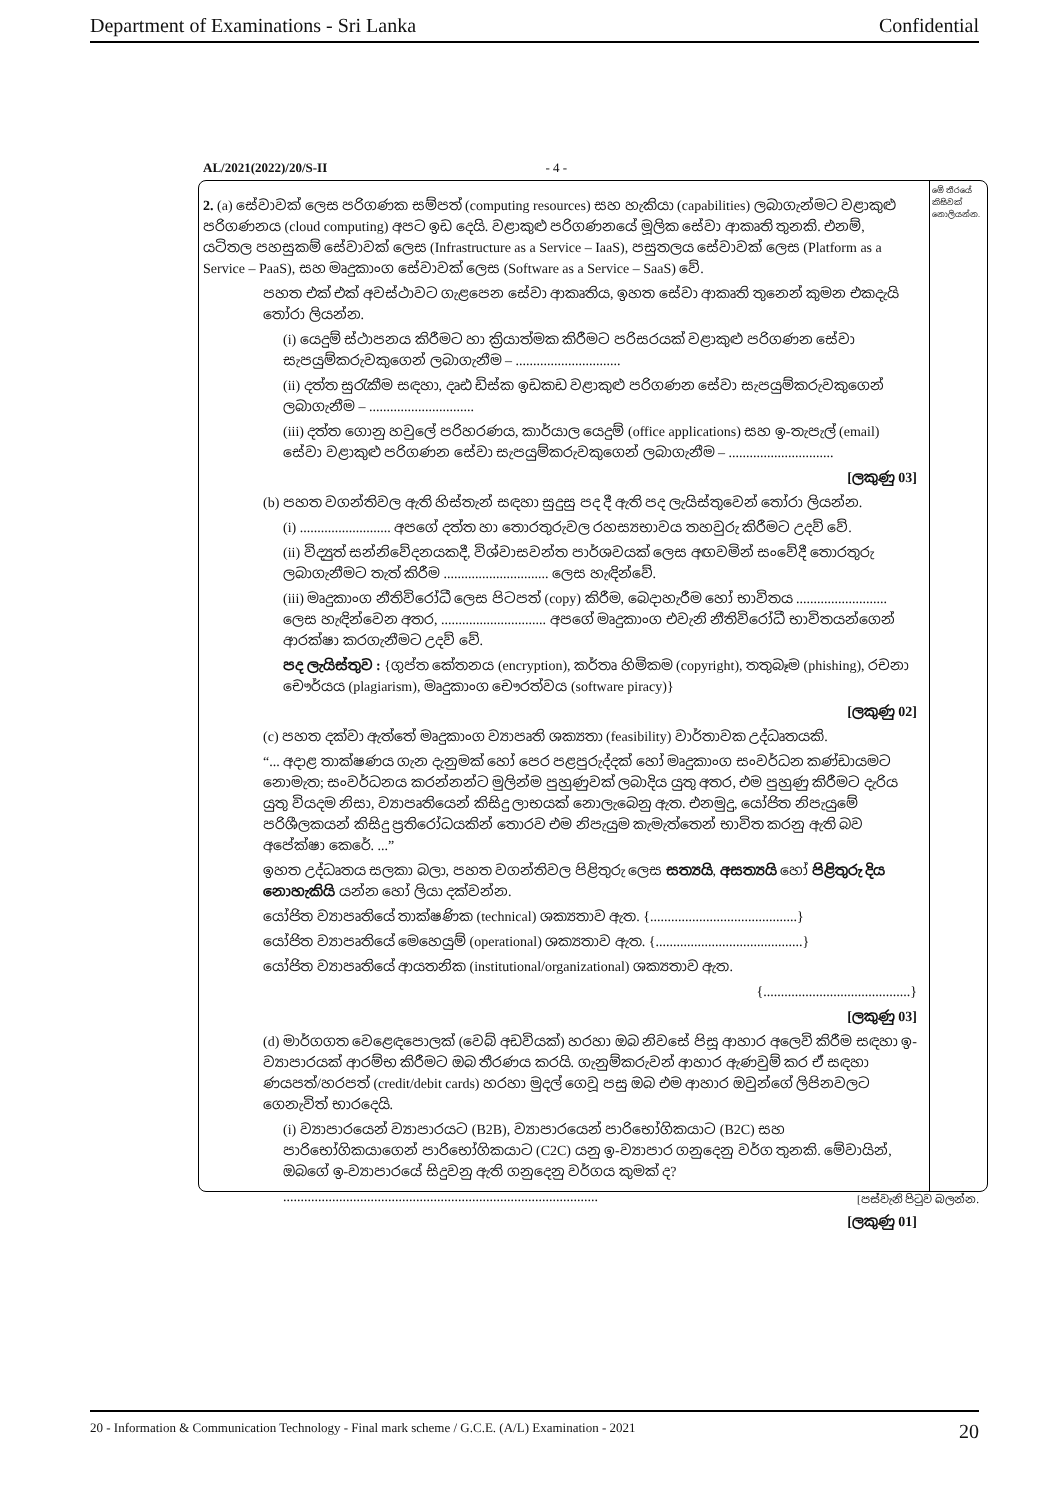Department of Examinations - Sri Lanka Confidential
AL/2021(2022)/20/S-II - 4 -
මේ තීරයේ කිසිවක් නොලියන්න.
2. (a) සේවාවක් ලෙස පරිගණක සම්පත් (computing resources) සහ හැකියා (capabilities) ලබාගැන්මට වළාකුළු පරිගණනය (cloud computing) අපට ඉඩ දෙයි. වළාකුළු පරිගණනයේ මූලික සේවා ආකෘති තුනකි. එනම්, යටිතල පහසුකම් සේවාවක් ලෙස (Infrastructure as a Service – IaaS), පසුතලය සේවාවක් ලෙස (Platform as a Service – PaaS), සහ මෘදුකාංග සේවාවක් ලෙස (Software as a Service – SaaS) වේ.
පහත එක් එක් අවස්ථාවට ගැළපෙන සේවා ආකෘතිය, ඉහත සේවා ආකෘති තුනෙන් කුමන එකදැයි තෝරා ලියන්න.
(i) යෙදුම් ස්ථාපනය කිරීමට හා ක්‍රියාත්මක කිරීමට පරිසරයක් වළාකුළු පරිගණන සේවා සැපයුම්කරුවකුගෙන් ලබාගැනීම – ..............................
(ii) දත්ත සුරැකීම සඳහා, දෘඪ ඩිස්ක ඉඩකඩ වළාකුළු පරිගණන සේවා සැපයුම්කරුවකුගෙන් ලබාගැනීම – ..............................
(iii) දත්ත ගොනු හවුලේ පරිහරණය, කාර්යාල යෙදුම් (office applications) සහ ඉ-තැපැල් (email) සේවා වළාකුළු පරිගණන සේවා සැපයුම්කරුවකුගෙන් ලබාගැනීම – ..............................
[ලකුණු 03]
(b) පහත වගන්තිවල ඇති හිස්තැන් සඳහා සුදුසු පද දී ඇති පද ලැයිස්තුවෙන් තෝරා ලියන්න.
(i) .......................... අපගේ දත්ත හා තොරතුරුවල රහස්‍යභාවය තහවුරු කිරීමට උදව් වේ.
(ii) විද්‍යුත් සන්නිවේදනයකදී, විශ්වාසවන්ත පාර්ශවයක් ලෙස අඟවමින් සංවේදී තොරතුරු ලබාගැනීමට තැත් කිරීම .............................. ලෙස හැඳින්වේ.
(iii) මෘදුකාංග නීතිවිරෝධී ලෙස පිටපත් (copy) කිරීම, බෙදාහැරීම හෝ භාවිතය .......................... ලෙස හැඳින්වෙන අතර, .............................. අපගේ මෘදුකාංග එවැනි නීතිවිරෝධී භාවිතයන්ගෙන් ආරක්ෂා කරගැනීමට උදව් වේ.
පද ලැයිස්තුව : {ගුප්ත කේතනය (encryption), කර්තෘ හිමිකම (copyright), තතුබෑම (phishing), රචනා චෞර්යය (plagiarism), මෘදුකාංග චෞරත්වය (software piracy)}
[ලකුණු 02]
(c) පහත දක්වා ඇත්තේ මෘදුකාංග ව්‍යාපෘති ශක්‍යතා (feasibility) වාර්තාවක උද්ධෘතයකි.
“... අදාළ තාක්ෂණය ගැන දැනුමක් හෝ පෙර පළපුරුද්දක් හෝ මෘදුකාංග සංවර්ධන කණ්ඩායමට නොමැත; සංවර්ධනය කරන්නන්ට මුලින්ම පුහුණුවක් ලබාදිය යුතු අතර, එම පුහුණු කිරීමට දැරිය යුතු වියදම නිසා, ව්‍යාපෘතියෙන් කිසිදු ලාභයක් නොලැබෙනු ඇත. එනමුදු, යෝජිත නිපැයුමේ පරිශීලකයන් කිසිදු ප්‍රතිරෝධයකින් තොරව එම නිපැයුම කැමැත්තෙන් භාවිත කරනු ඇති බව අපේක්ෂා කෙරේ. ...”
ඉහත උද්ධෘතය සලකා බලා, පහත වගන්තිවල පිළිතුරු ලෙස සත්‍යයි, අසත්‍යයි හෝ පිළිතුරු දිය නොහැකියි යන්න හෝ ලියා දක්වන්න.
යෝජිත ව්‍යාපෘතියේ තාක්ෂණික (technical) ශක්‍යතාව ඇත. {..........................................}
යෝජිත ව්‍යාපෘතියේ මෙහෙයුම් (operational) ශක්‍යතාව ඇත. {..........................................}
යෝජිත ව්‍යාපෘතියේ ආයතනික (institutional/organizational) ශක්‍යතාව ඇත.
{..........................................}
[ලකුණු 03]
(d) මාර්ගගත වෙළෙඳපොලක් (වෙබ් අඩවියක්) හරහා ඔබ නිවසේ පිසූ ආහාර අලෙවි කිරීම සඳහා ඉ-ව්‍යාපාරයක් ආරම්භ කිරීමට ඔබ තීරණය කරයි. ගැනුම්කරුවන් ආහාර ඇණවුම් කර ඒ සඳහා ණයපත්/හරපත් (credit/debit cards) හරහා මුදල් ගෙවූ පසු ඔබ එම ආහාර ඔවුන්ගේ ලිපිනවලට ගෙනැවිත් භාරදෙයි.
(i) ව්‍යාපාරයෙන් ව්‍යාපාරයට (B2B), ව්‍යාපාරයෙන් පාරිභෝගිකයාට (B2C) සහ පාරිභෝගිකයාගෙන් පාරිභෝගිකයාට (C2C) යනු ඉ-ව්‍යාපාර ගනුදෙනු වර්ග තුනකි. මේවායින්, ඔබගේ ඉ-ව්‍යාපාරයේ සිදුවනු ඇති ගනුදෙනු වර්ගය කුමක් ද?
..........................................................................................
[ලකුණු 01]
[පස්වැනි පිටුව බලන්න.
20 - Information & Communication Technology - Final mark scheme / G.C.E. (A/L) Examination - 2021 20